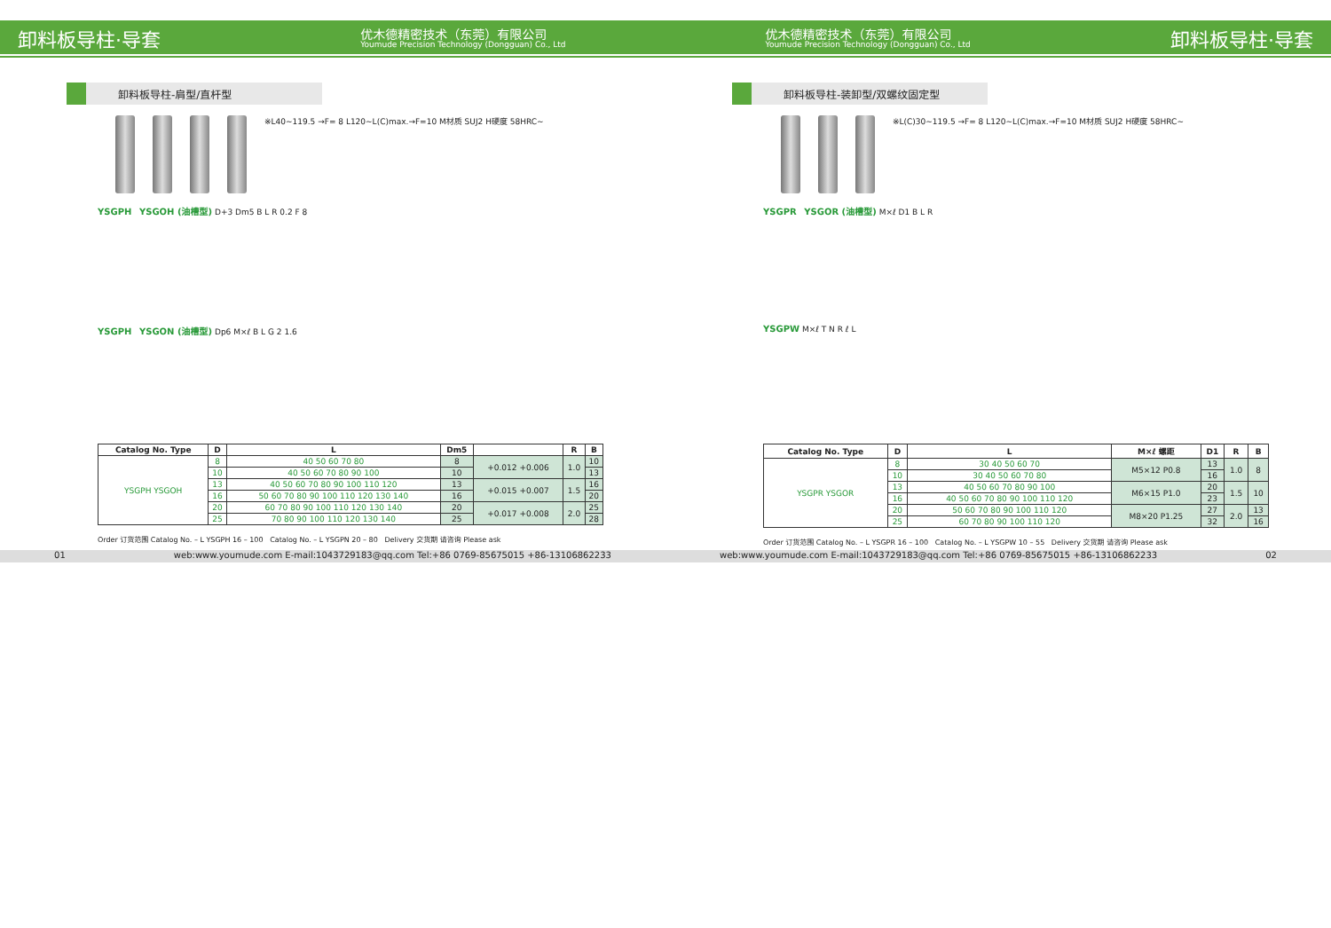卸料板导柱·导套 优木德精密技术（东莞）有限公司
Youmude Precision Technology (Dongguan) Co., Ltd 优木德精密技术（东莞）有限公司
Youmude Precision Technology (Dongguan) Co., Ltd 卸料板导柱·导套
卸料板导柱-肩型/直杆型
※L40~119.5 →F= 8 L120~L(C)max.→F=10 M材质 SUJ2 H硬度 58HRC~
YSGPH YSGOH (油槽型) D+3 Dm5 B L R 0.2 F 8
YSGPH YSGON (油槽型) Dp6 M×ℓ B L G 2 1.6
| Catalog No. Type | D | L | Dm5 | | R | B |
| --- | --- | --- | --- | --- | --- | --- |
| YSGPH YSGOH | 8 | 40 50 60 70 80 | 8 | +0.012 +0.006 | 1.0 | 10 |
| | 10 | 40 50 60 70 80 90 100 | 10 | | | 13 |
| | 13 | 40 50 60 70 80 90 100 110 120 | 13 | +0.015 +0.007 | 1.5 | 16 |
| | 16 | 50 60 70 80 90 100 110 120 130 140 | 16 | | | 20 |
| | 20 | 60 70 80 90 100 110 120 130 140 | 20 | +0.017 +0.008 | 2.0 | 25 |
| | 25 | 70 80 90 100 110 120 130 140 | 25 | | | 28 |
Order 订货范围 Catalog No. – L YSGPH 16 – 100 Catalog No. – L YSGPN 20 – 80 Delivery 交货期 请咨询 Please ask
卸料板导柱-装卸型/双螺纹固定型
※L(C)30~119.5 →F= 8 L120~L(C)max.→F=10 M材质 SUJ2 H硬度 58HRC~
YSGPR YSGOR (油槽型) M×ℓ D1 B L R
YSGPW M×ℓ T N R ℓ L
| Catalog No. Type | D | L | M×ℓ 螺距 | D1 | R | B |
| --- | --- | --- | --- | --- | --- | --- |
| YSGPR YSGOR | 8 | 30 40 50 60 70 | M5×12 P0.8 | 13 | 1.0 | 8 |
| | 10 | 30 40 50 60 70 80 | | 16 | | |
| | 13 | 40 50 60 70 80 90 100 | M6×15 P1.0 | 20 | 1.5 | 10 |
| | 16 | 40 50 60 70 80 90 100 110 120 | | 23 | | |
| | 20 | 50 60 70 80 90 100 110 120 | M8×20 P1.25 | 27 | 2.0 | 13 |
| | 25 | 60 70 80 90 100 110 120 | | 32 | | 16 |
Order 订货范围 Catalog No. – L YSGPR 16 – 100 Catalog No. – L YSGPW 10 – 55 Delivery 交货期 请咨询 Please ask
01 web:www.youmude.com E-mail:1043729183@qq.com Tel:+86 0769-85675015 +86-13106862233 web:www.youmude.com E-mail:1043729183@qq.com Tel:+86 0769-85675015 +86-13106862233 02